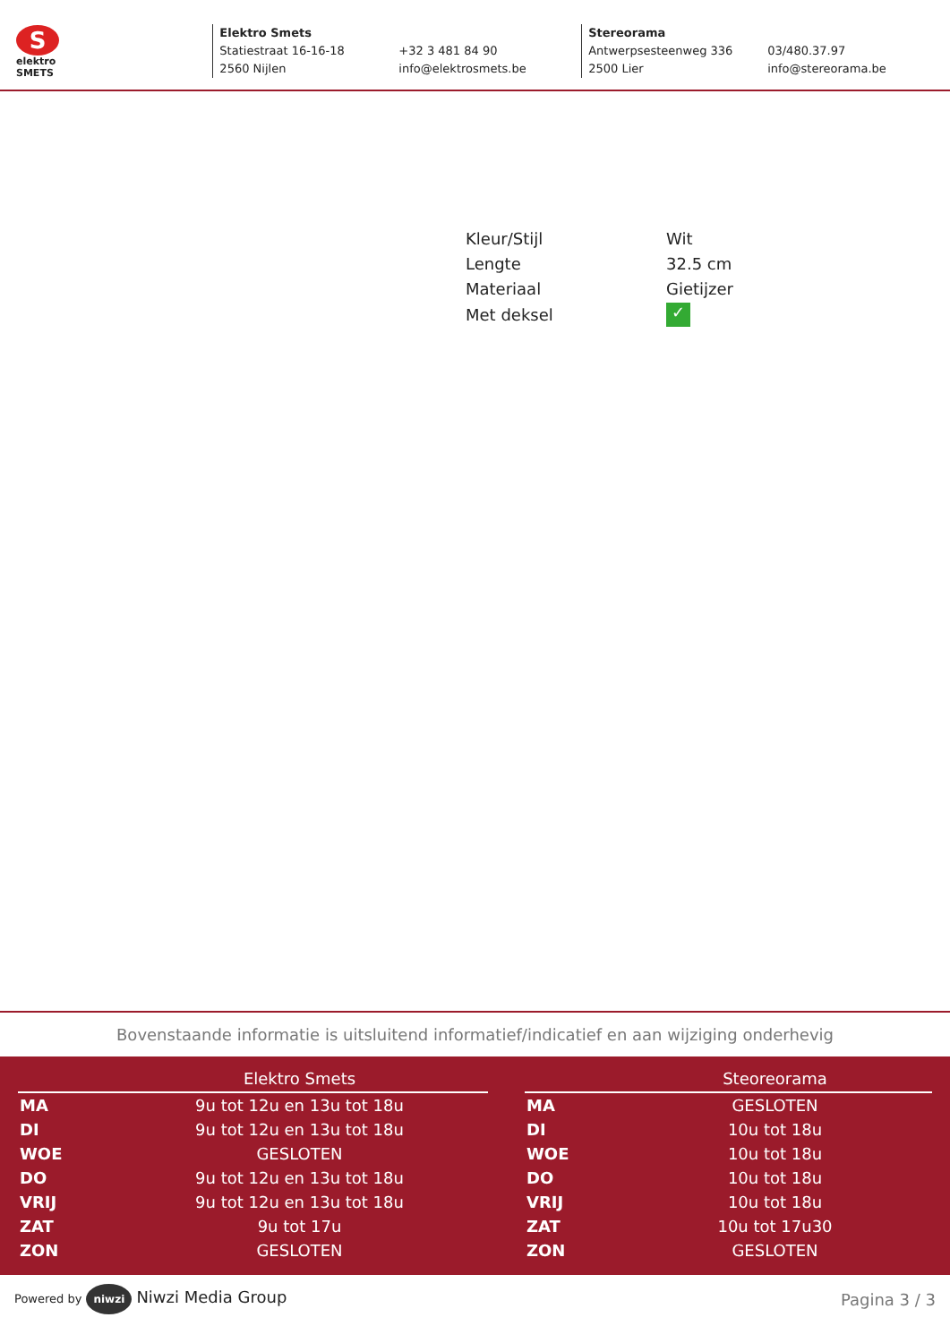S
elektro
SMETS
Elektro Smets
Statiestraat 16-16-18
2560 Nijlen
+32 3 481 84 90
info@elektrosmets.be
Stereorama
Antwerpsesteenweg 336
2500 Lier
03/480.37.97
info@stereorama.be
| Kleur/Stijl | Wit |
| Lengte | 32.5 cm |
| Materiaal | Gietijzer |
| Met deksel | ✓ |
Bovenstaande informatie is uitsluitend informatief/indicatief en aan wijziging onderhevig
| | Elektro Smets |
| --- | --- |
| MA | 9u tot 12u en 13u tot 18u |
| DI | 9u tot 12u en 13u tot 18u |
| WOE | GESLOTEN |
| DO | 9u tot 12u en 13u tot 18u |
| VRIJ | 9u tot 12u en 13u tot 18u |
| ZAT | 9u tot 17u |
| ZON | GESLOTEN |
| | Steoreorama |
| --- | --- |
| MA | GESLOTEN |
| DI | 10u tot 18u |
| WOE | 10u tot 18u |
| DO | 10u tot 18u |
| VRIJ | 10u tot 18u |
| ZAT | 10u tot 17u30 |
| ZON | GESLOTEN |
Powered by niwzi Niwzi Media Group
Pagina 3 / 3